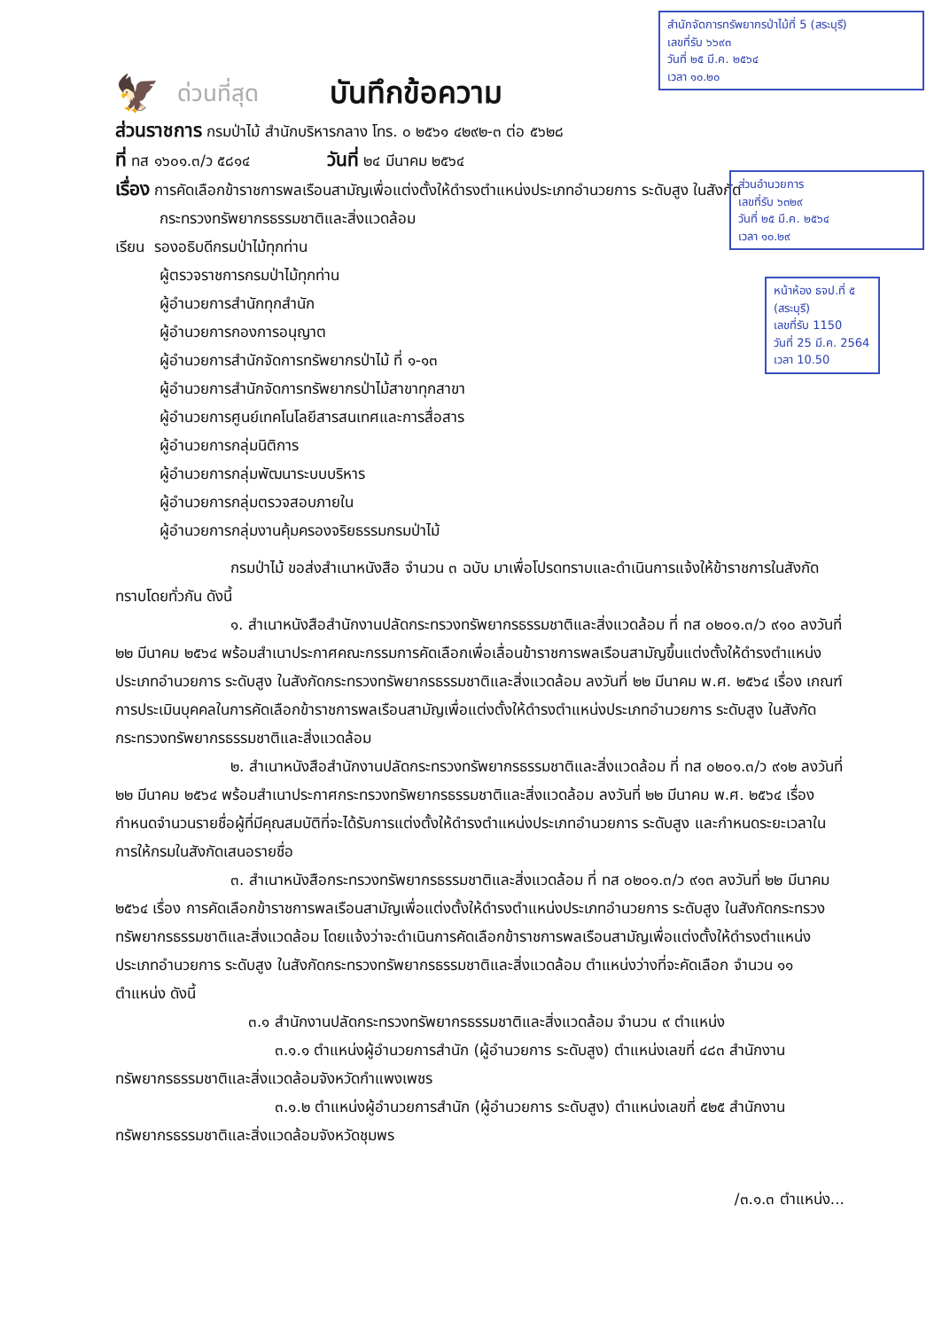สำนักจัดการทรัพยากรป่าไม้ที่ 5 (สระบุรี)
เลขที่รับ ๖๖๙๓
วันที่ ๒๕ มี.ค. ๒๕๖๔
เวลา ๑๐.๒๐
ส่วนอำนวยการ
เลขที่รับ ๖๓๒๙
วันที่ ๒๕ มี.ค. ๒๕๖๔
เวลา ๑๐.๒๙
หน้าห้อง ธจป.ที่ ๕ (สระบุรี)
เลขที่รับ 1150
วันที่ 25 มี.ค. 2564
เวลา 10.50
🦅 ด่วนที่สุด
บันทึกข้อความ
ส่วนราชการ กรมป่าไม้ สำนักบริหารกลาง โทร. ๐ ๒๕๖๑ ๔๒๙๒-๓ ต่อ ๕๖๒๘
ที่ ทส ๑๖๐๑.๓/ว ๕๘๑๔ วันที่ ๒๔ มีนาคม ๒๕๖๔
เรื่อง การคัดเลือกข้าราชการพลเรือนสามัญเพื่อแต่งตั้งให้ดำรงตำแหน่งประเภทอำนวยการ ระดับสูง ในสังกัด
กระทรวงทรัพยากรธรรมชาติและสิ่งแวดล้อม
เรียน รองอธิบดีกรมป่าไม้ทุกท่าน
ผู้ตรวจราชการกรมป่าไม้ทุกท่าน
ผู้อำนวยการสำนักทุกสำนัก
ผู้อำนวยการกองการอนุญาต
ผู้อำนวยการสำนักจัดการทรัพยากรป่าไม้ ที่ ๑-๑๓
ผู้อำนวยการสำนักจัดการทรัพยากรป่าไม้สาขาทุกสาขา
ผู้อำนวยการศูนย์เทคโนโลยีสารสนเทศและการสื่อสาร
ผู้อำนวยการกลุ่มนิติการ
ผู้อำนวยการกลุ่มพัฒนาระบบบริหาร
ผู้อำนวยการกลุ่มตรวจสอบภายใน
ผู้อำนวยการกลุ่มงานคุ้มครองจริยธรรมกรมป่าไม้
กรมป่าไม้ ขอส่งสำเนาหนังสือ จำนวน ๓ ฉบับ มาเพื่อโปรดทราบและดำเนินการแจ้งให้ข้าราชการในสังกัดทราบโดยทั่วกัน ดังนี้
๑. สำเนาหนังสือสำนักงานปลัดกระทรวงทรัพยากรธรรมชาติและสิ่งแวดล้อม ที่ ทส ๐๒๐๑.๓/ว ๙๑๐ ลงวันที่ ๒๒ มีนาคม ๒๕๖๔ พร้อมสำเนาประกาศคณะกรรมการคัดเลือกเพื่อเลื่อนข้าราชการพลเรือนสามัญขึ้นแต่งตั้งให้ดำรงตำแหน่งประเภทอำนวยการ ระดับสูง ในสังกัดกระทรวงทรัพยากรธรรมชาติและสิ่งแวดล้อม ลงวันที่ ๒๒ มีนาคม พ.ศ. ๒๕๖๔ เรื่อง เกณฑ์การประเมินบุคคลในการคัดเลือกข้าราชการพลเรือนสามัญเพื่อแต่งตั้งให้ดำรงตำแหน่งประเภทอำนวยการ ระดับสูง ในสังกัดกระทรวงทรัพยากรธรรมชาติและสิ่งแวดล้อม
๒. สำเนาหนังสือสำนักงานปลัดกระทรวงทรัพยากรธรรมชาติและสิ่งแวดล้อม ที่ ทส ๐๒๐๑.๓/ว ๙๑๒ ลงวันที่ ๒๒ มีนาคม ๒๕๖๔ พร้อมสำเนาประกาศกระทรวงทรัพยากรธรรมชาติและสิ่งแวดล้อม ลงวันที่ ๒๒ มีนาคม พ.ศ. ๒๕๖๔ เรื่อง กำหนดจำนวนรายชื่อผู้ที่มีคุณสมบัติที่จะได้รับการแต่งตั้งให้ดำรงตำแหน่งประเภทอำนวยการ ระดับสูง และกำหนดระยะเวลาในการให้กรมในสังกัดเสนอรายชื่อ
๓. สำเนาหนังสือกระทรวงทรัพยากรธรรมชาติและสิ่งแวดล้อม ที่ ทส ๐๒๐๑.๓/ว ๙๑๓ ลงวันที่ ๒๒ มีนาคม ๒๕๖๔ เรื่อง การคัดเลือกข้าราชการพลเรือนสามัญเพื่อแต่งตั้งให้ดำรงตำแหน่งประเภทอำนวยการ ระดับสูง ในสังกัดกระทรวงทรัพยากรธรรมชาติและสิ่งแวดล้อม โดยแจ้งว่าจะดำเนินการคัดเลือกข้าราชการพลเรือนสามัญเพื่อแต่งตั้งให้ดำรงตำแหน่งประเภทอำนวยการ ระดับสูง ในสังกัดกระทรวงทรัพยากรธรรมชาติและสิ่งแวดล้อม ตำแหน่งว่างที่จะคัดเลือก จำนวน ๑๑ ตำแหน่ง ดังนี้
๓.๑ สำนักงานปลัดกระทรวงทรัพยากรธรรมชาติและสิ่งแวดล้อม จำนวน ๙ ตำแหน่ง
๓.๑.๑ ตำแหน่งผู้อำนวยการสำนัก (ผู้อำนวยการ ระดับสูง) ตำแหน่งเลขที่ ๔๘๓ สำนักงานทรัพยากรธรรมชาติและสิ่งแวดล้อมจังหวัดกำแพงเพชร
๓.๑.๒ ตำแหน่งผู้อำนวยการสำนัก (ผู้อำนวยการ ระดับสูง) ตำแหน่งเลขที่ ๕๒๕ สำนักงานทรัพยากรธรรมชาติและสิ่งแวดล้อมจังหวัดชุมพร
/๓.๑.๓ ตำแหน่ง...